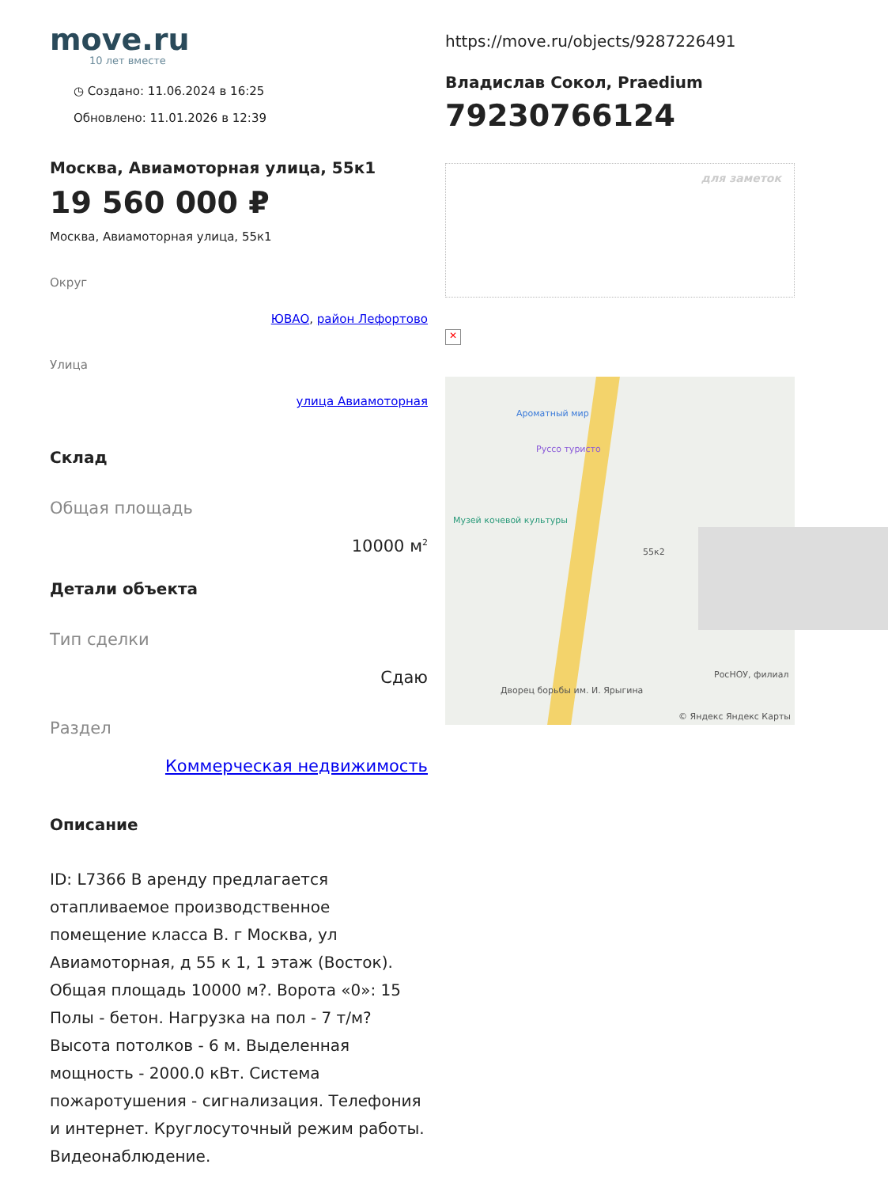move.ru
10 лет вместе
◷ Создано: 11.06.2024 в 16:25
Обновлено: 11.01.2026 в 12:39
Москва, Авиамоторная улица, 55к1
19 560 000 ₽
Москва, Авиамоторная улица, 55к1
Округ
ЮВАО, район Лефортово
Улица
улица Авиамоторная
Склад
Общая площадь
10000 м<sup>2</sup>
Детали объекта
Тип сделки
Сдаю
Раздел
Коммерческая недвижимость
Описание
ID: L7366 В аренду предлагается отапливаемое производственное помещение класса В. г Москва, ул Авиамоторная, д 55 к 1, 1 этаж (Восток). Общая площадь 10000 м?. Ворота «0»: 15 Полы - бетон. Нагрузка на пол - 7 т/м? Высота потолков - 6 м. Выделенная мощность - 2000.0 кВт. Система пожаротушения - сигнализация. Телефония и интернет. Круглосуточный режим работы. Видеонаблюдение.
https://move.ru/objects/9287226491
Владислав Сокол, Praedium
79230766124
для заметок
✕
Ароматный мир
Руссо туристо
Музей кочевой культуры
55к2
РосНОУ, филиал
Дворец борьбы им. И. Ярыгина
© Яндекс Яндекс Карты